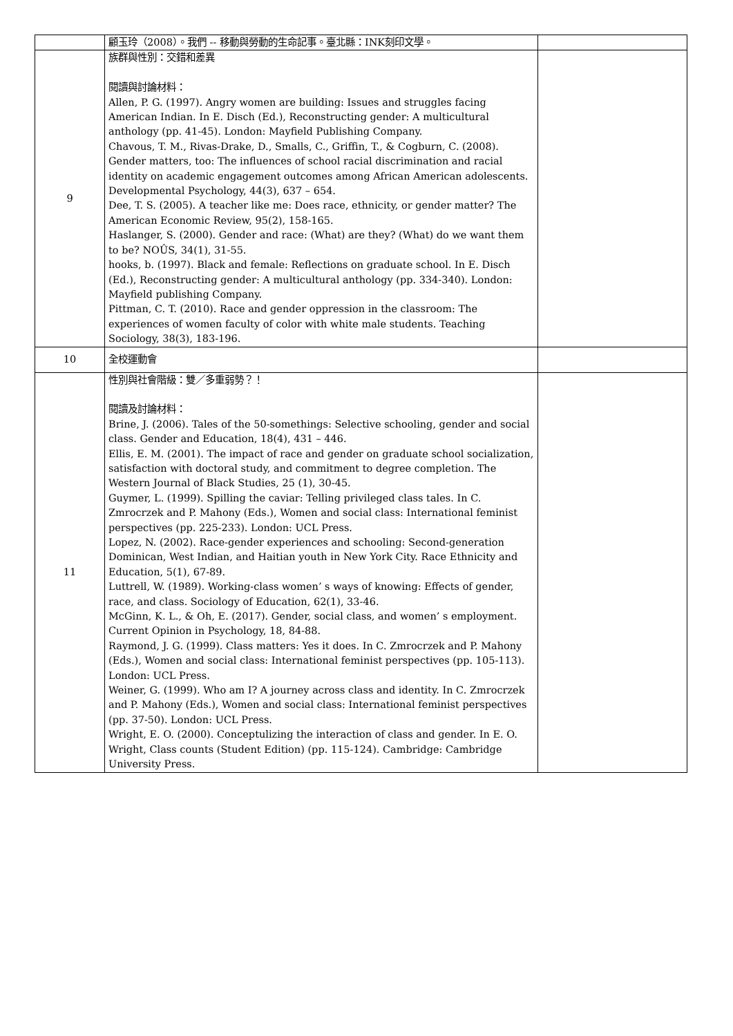| | 顧玉玲（2008）。我們 -- 移動與勞動的生命記事。臺北縣：INK刻印文學。 | |
| 9 | 族群與性別：交錯和差異 閱讀與討論材料： Allen, P. G. (1997). Angry women are building: Issues and struggles facing American Indian. In E. Disch (Ed.), Reconstructing gender: A multicultural anthology (pp. 41-45). London: Mayfield Publishing Company. Chavous, T. M., Rivas-Drake, D., Smalls, C., Griffin, T., & Cogburn, C. (2008). Gender matters, too: The influences of school racial discrimination and racial identity on academic engagement outcomes among African American adolescents. Developmental Psychology, 44(3), 637 – 654. Dee, T. S. (2005). A teacher like me: Does race, ethnicity, or gender matter? The American Economic Review, 95(2), 158-165. Haslanger, S. (2000). Gender and race: (What) are they? (What) do we want them to be? NOÛS, 34(1), 31-55. hooks, b. (1997). Black and female: Reflections on graduate school. In E. Disch (Ed.), Reconstructing gender: A multicultural anthology (pp. 334-340). London: Mayfield publishing Company. Pittman, C. T. (2010). Race and gender oppression in the classroom: The experiences of women faculty of color with white male students. Teaching Sociology, 38(3), 183-196. | |
| 10 | 全校運動會 | |
| 11 | 性別與社會階級：雙／多重弱勢？！ 閱讀及討論材料： Brine, J. (2006). Tales of the 50-somethings: Selective schooling, gender and social class. Gender and Education, 18(4), 431 – 446. Ellis, E. M. (2001). The impact of race and gender on graduate school socialization, satisfaction with doctoral study, and commitment to degree completion. The Western Journal of Black Studies, 25 (1), 30-45. Guymer, L. (1999). Spilling the caviar: Telling privileged class tales. In C. Zmrocrzek and P. Mahony (Eds.), Women and social class: International feminist perspectives (pp. 225-233). London: UCL Press. Lopez, N. (2002). Race-gender experiences and schooling: Second-generation Dominican, West Indian, and Haitian youth in New York City. Race Ethnicity and Education, 5(1), 67-89. Luttrell, W. (1989). Working-class women’ s ways of knowing: Effects of gender, race, and class. Sociology of Education, 62(1), 33-46. McGinn, K. L., & Oh, E. (2017). Gender, social class, and women’ s employment. Current Opinion in Psychology, 18, 84-88. Raymond, J. G. (1999). Class matters: Yes it does. In C. Zmrocrzek and P. Mahony (Eds.), Women and social class: International feminist perspectives (pp. 105-113). London: UCL Press. Weiner, G. (1999). Who am I? A journey across class and identity. In C. Zmrocrzek and P. Mahony (Eds.), Women and social class: International feminist perspectives (pp. 37-50). London: UCL Press. Wright, E. O. (2000). Conceptulizing the interaction of class and gender. In E. O. Wright, Class counts (Student Edition) (pp. 115-124). Cambridge: Cambridge University Press. | |